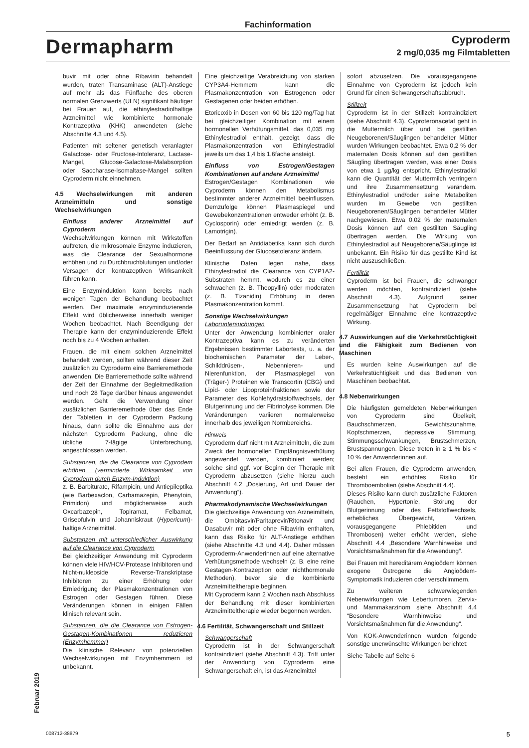Fachinformation
Dermapharm
Cyproderm
2 mg/0,035 mg Filmtabletten
buvir mit oder ohne Ribavirin behandelt wurden, traten Transaminase (ALT)-Anstiege auf mehr als das Fünffache des oberen normalen Grenzwerts (ULN) signifikant häufiger bei Frauen auf, die ethinylestradiolhaltige Arzneimittel wie kombinierte hormonale Kontrazeptiva (KHK) anwendeten (siehe Abschnitte 4.3 und 4.5).
Patienten mit seltener genetisch veranlagter Galactose- oder Fructose-Intoleranz, Lactase-Mangel, Glucose-Galactose-Malabsorption oder Saccharase-Isomaltase-Mangel sollten Cyproderm nicht einnehmen.
4.5 Wechselwirkungen mit anderen Arzneimitteln und sonstige Wechselwirkungen
Einfluss anderer Arzneimittel auf Cyproderm
Wechselwirkungen können mit Wirkstoffen auftreten, die mikrosomale Enzyme induzieren, was die Clearance der Sexualhormone erhöhen und zu Durchbruchblutungen und/oder Versagen der kontrazeptiven Wirksamkeit führen kann.
Eine Enzyminduktion kann bereits nach wenigen Tagen der Behandlung beobachtet werden. Der maximale enzyminduzierende Effekt wird üblicherweise innerhalb weniger Wochen beobachtet. Nach Beendigung der Therapie kann der enzyminduzierende Effekt noch bis zu 4 Wochen anhalten.
Frauen, die mit einem solchen Arzneimittel behandelt werden, sollten während dieser Zeit zusätzlich zu Cyproderm eine Barrieremethode anwenden. Die Barrieremethode sollte während der Zeit der Einnahme der Begleitmedikation und noch 28 Tage darüber hinaus angewendet werden. Geht die Verwendung einer zusätzlichen Barrieremethode über das Ende der Tabletten in der Cyproderm Packung hinaus, dann sollte die Einnahme aus der nächsten Cyproderm Packung, ohne die übliche 7-tägige Unterbrechung, angeschlossen werden.
Substanzen, die die Clearance von Cyprodem erhöhen (verminderte Wirksamkeit von Cyproderm durch Enzym-Induktion)
z. B. Barbiturate, Rifampicin, und Antiepileptika (wie Barbexaclon, Carbamazepin, Phenytoin, Primidon) und möglicherweise auch Oxcarbazepin, Topiramat, Felbamat, Griseofulvin und Johanniskraut (Hypericum)-haltige Arzneimittel.
Substanzen mit unterschiedlicher Auswirkung auf die Clearance von Cyproderm
Bei gleichzeitiger Anwendung mit Cyproderm können viele HIV/HCV-Protease Inhibitoren und Nicht-nukleoside Reverse-Transkriptase Inhibitoren zu einer Erhöhung oder Erniedrigung der Plasmakonzentrationen von Estrogen oder Gestagen führen. Diese Veränderungen können in einigen Fällen klinisch relevant sein.
Substanzen, die die Clearance von Estrogen-Gestagen-Kombinationen reduzieren (Enzymhemmer)
Die klinische Relevanz von potenziellen Wechselwirkungen mit Enzymhemmern ist unbekannt.
Eine gleichzeitige Verabreichung von starken CYP3A4-Hemmern kann die Plasmakonzentration von Estrogenen oder Gestagenen oder beiden erhöhen.
Etoricoxib in Dosen von 60 bis 120 mg/Tag hat bei gleichzeitiger Kombination mit einem hormonellen Verhütungsmittel, das 0,035 mg Ethinylestradiol enthält, gezeigt, dass die Plasmakonzentration von Ethinylestradiol jeweils um das 1,4 bis 1,6fache ansteigt.
Einfluss von Estrogen/Gestagen Kombinationen auf andere Arzneimittel
Estrogen/Gestagen Kombinationen wie Cyproderm können den Metabolismus bestimmter anderer Arzneimittel beeinflussen. Demzufolge können Plasmaspiegel und Gewebekonzentrationen entweder erhöht (z. B. Cyclosporin) oder erniedrigt werden (z. B. Lamotrigin).
Der Bedarf an Antidiabetika kann sich durch Beeinflussung der Glucosetoleranz ändern.
Klinische Daten legen nahe, dass Ethinylestradiol die Clearance von CYP1A2-Substraten hemmt, wodurch es zu einer schwachen (z. B. Theopyllin) oder moderaten (z. B. Tizanidin) Erhöhung in deren Plasmakonzentration kommt.
Sonstige Wechselwirkungen
Laboruntersuchungen
Unter der Anwendung kombinierter oraler Kontrazeptiva kann es zu veränderten Ergebnissen bestimmter Labortests, u. a. der biochemischen Parameter der Leber-, Schilddrüsen-, Nebennieren- und Nierenfunktion, der Plasmaspiegel von (Träger-) Proteinen wie Transcortin (CBG) und Lipid- oder Lipoproteinfraktionen sowie der Parameter des Kohlehydratstoffwechsels, der Blutgerinnung und der Fibrinolyse kommen. Die Veränderungen variieren normalerweise innerhalb des jeweiligen Normbereichs.
Hinweis
Cyproderm darf nicht mit Arzneimitteln, die zum Zweck der hormonellen Empfängnisverhütung angewendet werden, kombiniert werden; solche sind ggf. vor Beginn der Therapie mit Cyproderm abzusetzen (siehe hierzu auch Abschnitt 4.2 „Dosierung, Art und Dauer der Anwendung“).
Pharmakodynamische Wechselwirkungen
Die gleichzeitige Anwendung von Arzneimitteln, die Ombitasvir/Paritaprevir/Ritonavir und Dasabuvir mit oder ohne Ribavirin enthalten, kann das Risiko für ALT-Anstiege erhöhen (siehe Abschnitte 4.3 und 4.4). Daher müssen Cyproderm-Anwenderinnen auf eine alternative Verhütungsmethode wechseln (z. B. eine reine Gestagen-Kontrazeption oder nichthormonale Methoden), bevor sie die kombinierte Arzneimitteltherapie beginnen.
Mit Cyproderm kann 2 Wochen nach Abschluss der Behandlung mit dieser kombinierten Arzneimitteltherapie wieder begonnen werden.
4.6 Fertilität, Schwangerschaft und Stillzeit
Schwangerschaft
Cyproderm ist in der Schwangerschaft kontraindiziert (siehe Abschnitt 4.3). Tritt unter der Anwendung von Cyproderm eine Schwangerschaft ein, ist das Arzneimittel
sofort abzusetzen. Die vorausgegangene Einnahme von Cyproderm ist jedoch kein Grund für einen Schwangerschaftsabbruch.
Stillzeit
Cyproderm ist in der Stillzeit kontraindiziert (siehe Abschnitt 4.3). Cyproteronacetat geht in die Muttermilch über und bei gestillten Neugeborenen/Säuglingen behandelter Mütter wurden Wirkungen beobachtet. Etwa 0,2 % der maternalen Dosis können auf den gestillten Säugling übertragen werden, was einer Dosis von etwa 1 µg/kg entspricht. Ethinylestradiol kann die Quantität der Muttermilch verringern und ihre Zusammensetzung verändern. Ethinylestradiol und/oder seine Metaboliten wurden im Gewebe von gestillten Neugeborenen/Säuglingen behandelter Mütter nachgewiesen. Etwa 0,02 % der maternalen Dosis können auf den gestillten Säugling übertragen werden. Die Wirkung von Ethinylestradiol auf Neugeborene/Säuglinge ist unbekannt. Ein Risiko für das gestillte Kind ist nicht auszuschließen.
Fertilität
Cyproderm ist bei Frauen, die schwanger werden möchten, kontraindiziert (siehe Abschnitt 4.3). Aufgrund seiner Zusammensetzung hat Cyproderm bei regelmäßiger Einnahme eine kontrazeptive Wirkung.
4.7 Auswirkungen auf die Verkehrstüchtigkeit und die Fähigkeit zum Bedienen von Maschinen
Es wurden keine Auswirkungen auf die Verkehrstüchtigkeit und das Bedienen von Maschinen beobachtet.
4.8 Nebenwirkungen
Die häufigsten gemeldeten Nebenwirkungen von Cyproderm sind Übelkeit, Bauchschmerzen, Gewichtszunahme, Kopfschmerzen, depressive Stimmung, Stimmungsschwankungen, Brustschmerzen, Brustspannungen. Diese treten in ≥ 1 % bis < 10 % der Anwenderinnen auf.
Bei allen Frauen, die Cyproderm anwenden, besteht ein erhöhtes Risiko für Thromboembolien (siehe Abschnitt 4.4).
Dieses Risiko kann durch zusätzliche Faktoren (Rauchen, Hypertonie, Störung der Blutgerinnung oder des Fettstoffwechsels, erhebliches Übergewicht, Varizen, vorausgegangene Phlebitiden und Thrombosen) weiter erhöht werden, siehe Abschnitt 4.4 „Besondere Warnhinweise und Vorsichtsmaßnahmen für die Anwendung“.
Bei Frauen mit hereditärem Angioödem können exogene Östrogene die Angioödem-Symptomatik induzieren oder verschlimmern.
Zu weiteren schwerwiegenden Nebenwirkungen wie Lebertumoren, Zervix- und Mammakarzinom siehe Abschnitt 4.4 “Besondere Warnhinweise und Vorsichtsmaßnahmen für die Anwendung“.
Von KOK-Anwenderinnen wurden folgende sonstige unerwünschte Wirkungen berichtet:
Siehe Tabelle auf Seite 6
Februar 2019
008712-38879 5